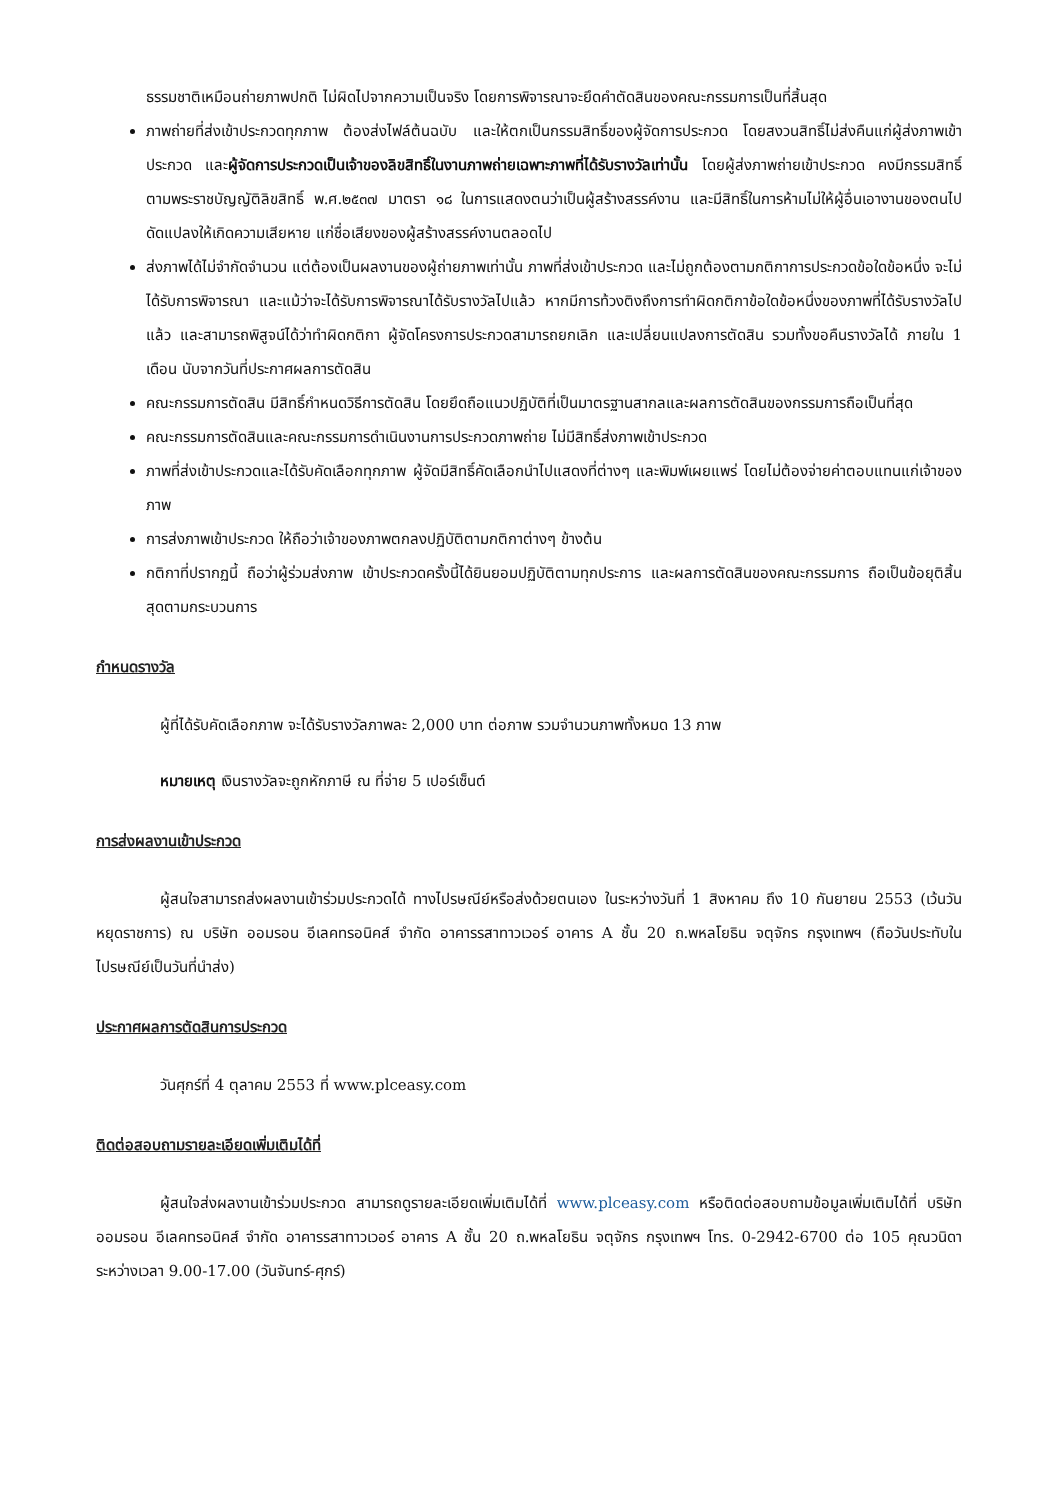ธรรมชาติเหมือนถ่ายภาพปกติ ไม่ผิดไปจากความเป็นจริง โดยการพิจารณาจะยึดคำตัดสินของคณะกรรมการเป็นที่สิ้นสุด
ภาพถ่ายที่ส่งเข้าประกวดทุกภาพ ต้องส่งไฟล์ต้นฉบับ และให้ตกเป็นกรรมสิทธิ์ของผู้จัดการประกวด โดยสงวนสิทธิ์ไม่ส่งคืนแก่ผู้ส่งภาพเข้าประกวด และผู้จัดการประกวดเป็นเจ้าของลิขสิทธิ์ในงานภาพถ่ายเฉพาะภาพที่ได้รับรางวัลเท่านั้น โดยผู้ส่งภาพถ่ายเข้าประกวด คงมีกรรมสิทธิ์ตามพระราชบัญญัติลิขสิทธิ์ พ.ศ.๒๕๓๗ มาตรา ๑๘ ในการแสดงตนว่าเป็นผู้สร้างสรรค์งาน และมีสิทธิ์ในการห้ามไม่ให้ผู้อื่นเอางานของตนไปดัดแปลงให้เกิดความเสียหาย แก่ชื่อเสียงของผู้สร้างสรรค์งานตลอดไป
ส่งภาพได้ไม่จำกัดจำนวน แต่ต้องเป็นผลงานของผู้ถ่ายภาพเท่านั้น ภาพที่ส่งเข้าประกวด และไม่ถูกต้องตามกติกาการประกวดข้อใดข้อหนึ่ง จะไม่ได้รับการพิจารณา และแม้ว่าจะได้รับการพิจารณาได้รับรางวัลไปแล้ว หากมีการท้วงติงถึงการทำผิดกติกาข้อใดข้อหนึ่งของภาพที่ได้รับรางวัลไปแล้ว และสามารถพิสูจน์ได้ว่าทำผิดกติกา ผู้จัดโครงการประกวดสามารถยกเลิก และเปลี่ยนแปลงการตัดสิน รวมทั้งขอคืนรางวัลได้ ภายใน 1 เดือน นับจากวันที่ประกาศผลการตัดสิน
คณะกรรมการตัดสิน มีสิทธิ์กำหนดวิธีการตัดสิน โดยยึดถือแนวปฏิบัติที่เป็นมาตรฐานสากลและผลการตัดสินของกรรมการถือเป็นที่สุด
คณะกรรมการตัดสินและคณะกรรมการดำเนินงานการประกวดภาพถ่าย ไม่มีสิทธิ์ส่งภาพเข้าประกวด
ภาพที่ส่งเข้าประกวดและได้รับคัดเลือกทุกภาพ ผู้จัดมีสิทธิ์คัดเลือกนำไปแสดงที่ต่างๆ และพิมพ์เผยแพร่ โดยไม่ต้องจ่ายค่าตอบแทนแก่เจ้าของภาพ
การส่งภาพเข้าประกวด ให้ถือว่าเจ้าของภาพตกลงปฏิบัติตามกติกาต่างๆ ข้างต้น
กติกาที่ปรากฏนี้ ถือว่าผู้ร่วมส่งภาพ เข้าประกวดครั้งนี้ได้ยินยอมปฏิบัติตามทุกประการ และผลการตัดสินของคณะกรรมการ ถือเป็นข้อยุติสิ้นสุดตามกระบวนการ
กำหนดรางวัล
ผู้ที่ได้รับคัดเลือกภาพ จะได้รับรางวัลภาพละ 2,000 บาท ต่อภาพ รวมจำนวนภาพทั้งหมด 13 ภาพ
หมายเหตุ เงินรางวัลจะถูกหักภาษี ณ ที่จ่าย 5 เปอร์เซ็นต์
การส่งผลงานเข้าประกวด
ผู้สนใจสามารถส่งผลงานเข้าร่วมประกวดได้ ทางไปรษณีย์หรือส่งด้วยตนเอง ในระหว่างวันที่ 1 สิงหาคม ถึง 10 กันยายน 2553 (เว้นวันหยุดราชการ) ณ บริษัท ออมรอน อีเลคทรอนิคส์ จำกัด อาคารรสาทาวเวอร์ อาคาร A ชั้น 20 ถ.พหลโยธิน จตุจักร กรุงเทพฯ (ถือวันประทับในไปรษณีย์เป็นวันที่นำส่ง)
ประกาศผลการตัดสินการประกวด
วันศุกร์ที่ 4 ตุลาคม 2553 ที่ www.plceasy.com
ติดต่อสอบถามรายละเอียดเพิ่มเติมได้ที่
ผู้สนใจส่งผลงานเข้าร่วมประกวด สามารถดูรายละเอียดเพิ่มเติมได้ที่ www.plceasy.com หรือติดต่อสอบถามข้อมูลเพิ่มเติมได้ที่ บริษัท ออมรอน อีเลคทรอนิคส์ จำกัด อาคารรสาทาวเวอร์ อาคาร A ชั้น 20 ถ.พหลโยธิน จตุจักร กรุงเทพฯ โทร. 0-2942-6700 ต่อ 105 คุณวนิดา ระหว่างเวลา 9.00-17.00 (วันจันทร์-ศุกร์)